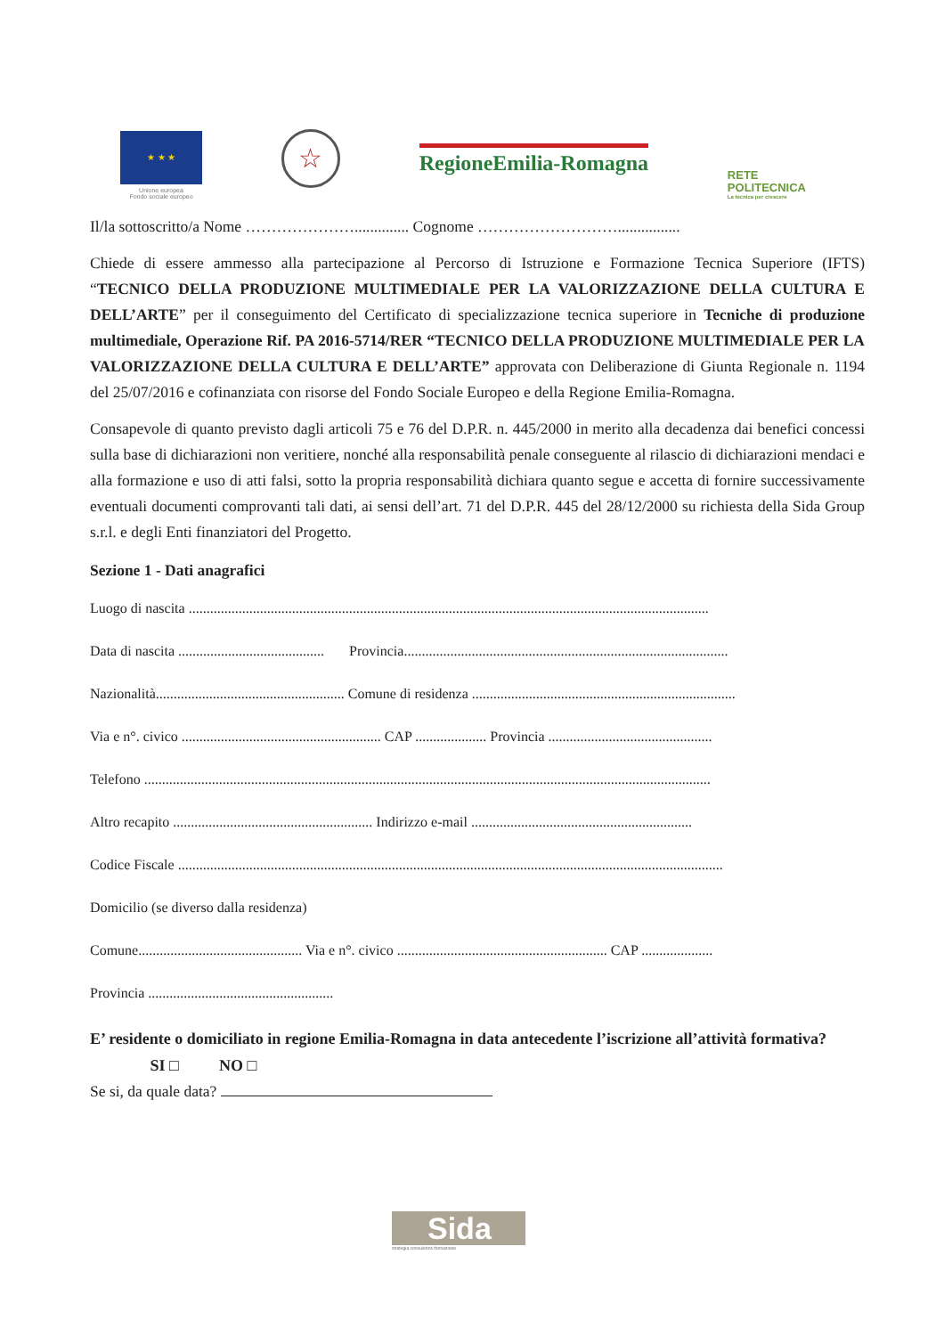★ ★ ★
Unione europea
Fondo sociale europeo
☆
RegioneEmilia-Romagna
RETE
POLITECNICA
La tecnica per crescere
Il/la sottoscritto/a Nome ………………….............. Cognome ………………………................
Chiede di essere ammesso alla partecipazione al Percorso di Istruzione e Formazione Tecnica Superiore (IFTS) “TECNICO DELLA PRODUZIONE MULTIMEDIALE PER LA VALORIZZAZIONE DELLA CULTURA E DELL’ARTE” per il conseguimento del Certificato di specializzazione tecnica superiore in Tecniche di produzione multimediale, Operazione Rif. PA 2016-5714/RER “TECNICO DELLA PRODUZIONE MULTIMEDIALE PER LA VALORIZZAZIONE DELLA CULTURA E DELL’ARTE” approvata con Deliberazione di Giunta Regionale n. 1194 del 25/07/2016 e cofinanziata con risorse del Fondo Sociale Europeo e della Regione Emilia-Romagna.
Consapevole di quanto previsto dagli articoli 75 e 76 del D.P.R. n. 445/2000 in merito alla decadenza dai benefici concessi sulla base di dichiarazioni non veritiere, nonché alla responsabilità penale conseguente al rilascio di dichiarazioni mendaci e alla formazione e uso di atti falsi, sotto la propria responsabilità dichiara quanto segue e accetta di fornire successivamente eventuali documenti comprovanti tali dati, ai sensi dell’art. 71 del D.P.R. 445 del 28/12/2000 su richiesta della Sida Group s.r.l. e degli Enti finanziatori del Progetto.
Sezione 1 - Dati anagrafici
Luogo di nascita ..................................................................................................................................................
Data di nascita ......................................... Provincia...........................................................................................
Nazionalità..................................................... Comune di residenza ..........................................................................
Via e n°. civico ........................................................ CAP .................... Provincia ..............................................
Telefono ...............................................................................................................................................................
Altro recapito ........................................................ Indirizzo e-mail ..............................................................
Codice Fiscale .........................................................................................................................................................
Domicilio (se diverso dalla residenza)
Comune.............................................. Via e n°. civico ........................................................... CAP ....................
Provincia ....................................................
E’ residente o domiciliato in regione Emilia-Romagna in data antecedente l’iscrizione all’attività formativa? SI □ NO □
Se si, da quale data?
Sida
strategia consulenza formazione